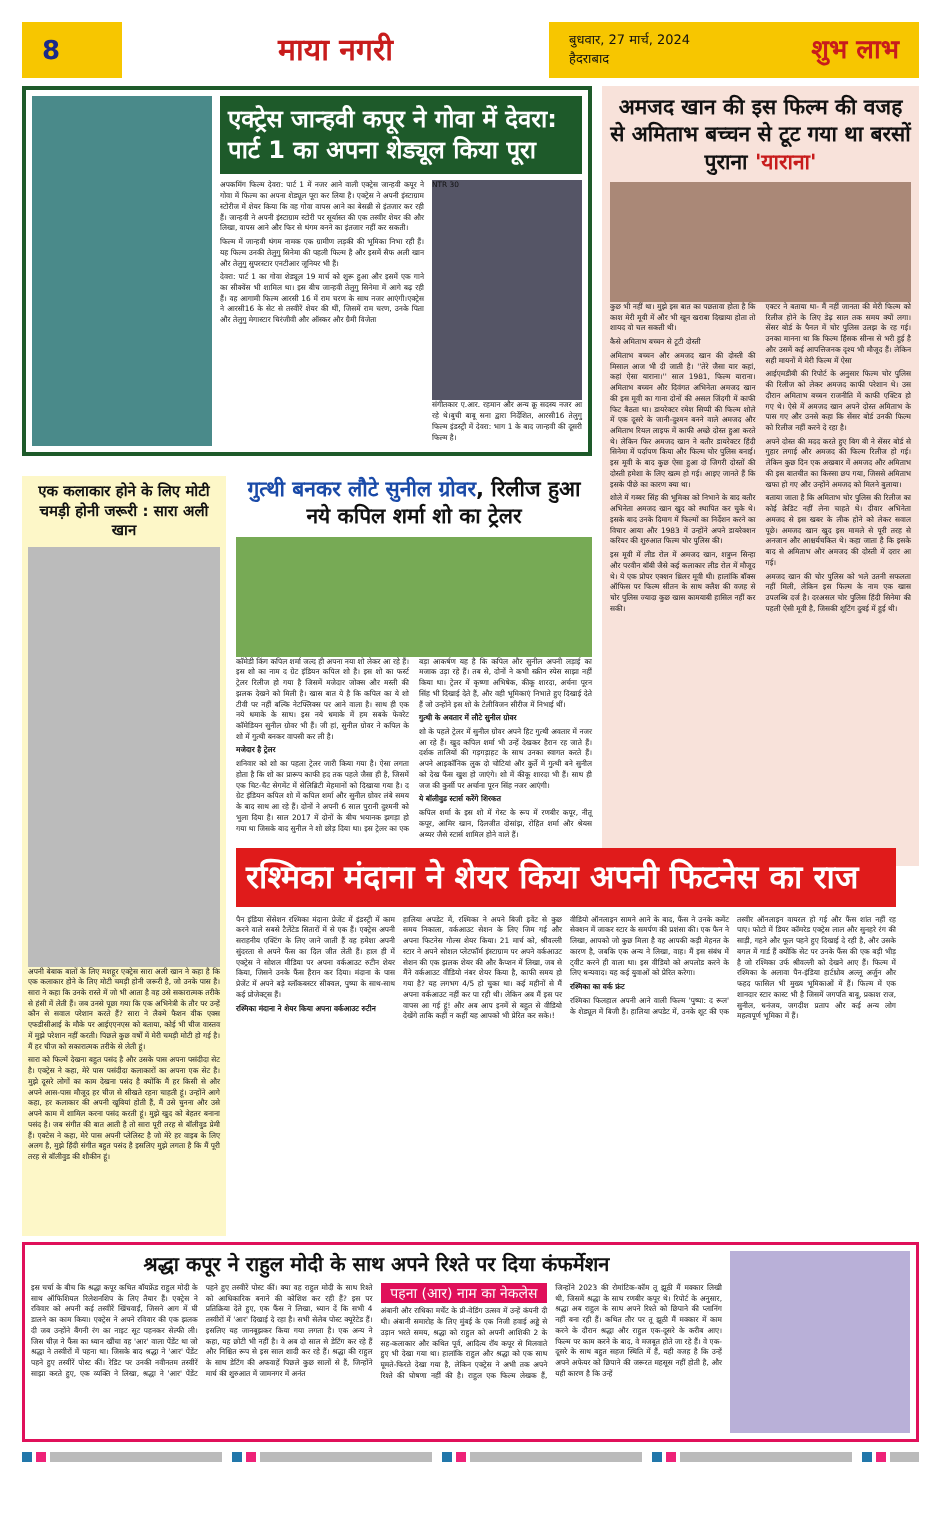8
माया नगरी
बुधवार, 27 मार्च, 2024
हैदराबाद शुभ लाभ
एक्ट्रेस जान्हवी कपूर ने गोवा में देवरा: पार्ट 1 का अपना शेड्यूल किया पूरा
अपकमिंग फिल्म देवरा: पार्ट 1 में नजर आने वाली एक्ट्रेस जान्हवी कपूर ने गोवा में फिल्म का अपना शेड्यूल पूरा कर लिया है। एक्ट्रेस ने अपनी इंस्टाग्राम स्टोरीज में शेयर किया कि वह गोवा वापस आने का बेसब्री से इंतजार कर रही हैं। जान्हवी ने अपनी इंस्टाग्राम स्टोरी पर सूर्यास्त की एक तस्वीर शेयर की और लिखा, वापस आने और फिर से थंगम बनने का इंतजार नहीं कर सकती।
फिल्म में जान्हवी थंगम नामक एक ग्रामीण लड़की की भूमिका निभा रही हैं। यह फिल्म उनकी तेलुगु सिनेमा की पहली फिल्म है और इसमें सैफ अली खान और तेलुगु सुपरस्टार एनटीआर जूनियर भी हैं।
देवरा: पार्ट 1 का गोवा शेड्यूल 19 मार्च को शुरू हुआ और इसमें एक गाने का सीक्वेंस भी शामिल था। इस बीच जान्हवी तेलुगु सिनेमा में आगे बढ़ रही हैं। वह आगामी फिल्म आरसी 16 में राम चरण के साथ नजर आएंगी।एक्ट्रेस ने आरसी16 के सेट से तस्वीरें शेयर की थीं, जिसमें राम चरण, उनके पिता और तेलुगु मेगास्टार चिरंजीवी और ऑस्कर और ग्रैमी विजेता
NTR 30
संगीतकार ए.आर. रहमान और अन्य क्रू सदस्य नजर आ रहे थे।बुची बाबू सना द्वारा निर्देशित, आरसी16 तेलुगु फिल्म इंडस्ट्री में देवरा: भाग 1 के बाद जान्हवी की दूसरी फिल्म है।
अमजद खान की इस फिल्म की वजह से अमिताभ बच्चन से टूट गया था बरसों पुराना 'याराना'
कुछ भी नहीं था। मुझे इस बात का पछतावा होता है कि काश मेरी मूवी में और भी खून खराबा दिखाया होता तो शायद वो चल सकती थी।
कैसे अमिताभ बच्चन से टूटी दोस्ती
अमिताभ बच्चन और अमजद खान की दोस्ती की मिसाल आज भी दी जाती है। ''तेरे जैसा यार कहां, कहां ऐसा याराना।'' साल 1981, फिल्म याराना। अमिताभ बच्चन और दिवंगत अभिनेता अमजद खान की इस मूवी का गाना दोनों की असल जिंदगी में काफी फिट बैठता था। डायरेक्टर रमेश सिप्पी की फिल्म शोले में एक दूसरे के जानी-दुश्मन बनने वाले अमजद और अमिताभ रियल लाइफ में काफी अच्छे दोस्त हुआ करते थे। लेकिन फिर अमजद खान ने बतौर डायरेक्टर हिंदी सिनेमा में पर्दापण किया और फिल्म चोर पुलिस बनाई। इस मूवी के बाद कुछ ऐसा हुआ दो जिगरी दोस्तों की दोस्ती हमेशा के लिए खत्म हो गई। आइए जानते हैं कि इसके पीछे का कारण क्या था।
शोले में गब्बर सिंह की भूमिका को निभाने के बाद बतौर अभिनेता अमजद खान खुद को स्थापित कर चुके थे। इसके बाद उनके दिमाग में फिल्मों का निर्देशन करने का विचार आया और 1983 में उन्होंने अपने डायरेक्शन करियर की शुरुआत फिल्म चोर पुलिस की।
इस मूवी में लीड रोल में अमजद खान, शत्रुघ्न सिन्हा और परवीन बॉबी जैसे कई कलाकार लीड रोल में मौजूद थे। ये एक प्रोपर एक्शन थ्रिलर मूवी थी। हालांकि बॉक्स ऑफिस पर फिल्म सीतन के साथ क्लैश की वजह से चोर पुलिस ज्यादा कुछ खास कामयाबी हासिल नहीं कर सकी।
एक्टर ने बताया था- मैं नहीं जानता की मेरी फिल्म को रिलीज होने के लिए डेढ़ साल तक समय क्यों लगा। सेंसर बोर्ड के पैनल में चोर पुलिस उलझ के रह गई। उनका मानना था कि फिल्म हिंसक सीन्स से भरी हुई है और उसमें कई आपत्तिजनक दृश्य भी मौजूद हैं। लेकिन सही मायनों में मेरी फिल्म में ऐसा
आईएमडीबी की रिपोर्ट के अनुसार फिल्म चोर पुलिस की रिलीज को लेकर अमजद काफी परेशान थे। उस दौरान अमिताभ बच्चन राजनीति में काफी एक्टिव हो गए थे। ऐसे में अमजद खान अपने दोस्त अमिताभ के पास गए और उनसे कहा कि सेंसर बोर्ड उनकी फिल्म को रिलीज नहीं करने दे रहा है।
अपने दोस्त की मदद करते हुए बिग बी ने सेंसर बोर्ड से गुहार लगाई और अमजद की फिल्म रिलीज हो गई। लेकिन कुछ दिन एक अखबार में अमजद और अमिताभ की इस बातचीत का किस्सा छप गया, जिससे अमिताभ खफा हो गए और उन्होंने अमजद को मिलने बुलाया।
बताया जाता है कि अमिताभ चोर पुलिस की रिलीज का कोई क्रेडिट नहीं लेना चाहते थे। दीवार अभिनेता अमजद से इस खबर के लीक होने को लेकर सवाल पूछे। अमजद खान खुद इस मामले से पूरी तरह से अनजान और आश्चर्यचकित थे। कहा जाता है कि इसके बाद से अमिताभ और अमजद की दोस्ती में दरार आ गई।
अमजद खान की चोर पुलिस को भले उतनी सफलता नहीं मिली, लेकिन इस फिल्म के नाम एक खास उपलब्धि दर्ज है। दरअसल चोर पुलिस हिंदी सिनेमा की पहली ऐसी मूवी है, जिसकी शूटिंग दुबई में हुई थी।
एक कलाकार होने के लिए मोटी चमड़ी होनी जरूरी : सारा अली खान
अपनी बेबाक बातों के लिए मशहूर एक्ट्रेस सारा अली खान ने कहा है कि एक कलाकार होने के लिए मोटी चमड़ी होनी जरूरी है, जो उनके पास है। सारा ने कहा कि उनके रास्ते में जो भी आता है वह उसे सकारात्मक तरीके से हंसी में लेती हैं। जब उनसे पूछा गया कि एक अभिनेत्री के तौर पर उन्हें कौन से सवाल परेशान करते हैं? सारा ने लैक्मे फैशन वीक एक्स एफडीसीआई के मौके पर आईएएनएस को बताया, कोई भी चीज वास्तव में मुझे परेशान नहीं करती। पिछले कुछ वर्षों में मेरी चमड़ी मोटी हो गई है। मैं हर चीज को सकारात्मक तरीके से लेती हूं।
सारा को फिल्में देखना बहुत पसंद है और उसके पास अपना पसंदीदा सेट है। एक्ट्रेस ने कहा, मेरे पास पसंदीदा कलाकारों का अपना एक सेट है। मुझे दूसरे लोगों का काम देखना पसंद है क्योंकि मैं हर किसी से और अपने आस-पास मौजूद हर चीज से सीखते रहना चाहती हूं। उन्होंने आगे कहा, हर कलाकार की अपनी खूबियां होती हैं, मैं उसे चुनना और उसे अपने काम में शामिल करना पसंद करती हूं। मुझे खुद को बेहतर बनाना पसंद है। जब संगीत की बात आती है तो सारा पूरी तरह से बॉलीवुड प्रेमी हैं। एक्टेस ने कहा, मेरे पास अपनी प्लेलिस्ट है जो मेरे हर वाइब के लिए अलग है, मुझे हिंदी संगीत बहुत पसंद है इसलिए मुझे लगता है कि मैं पूरी तरह से बॉलीवुड की शौकीन हूं।
गुत्थी बनकर लौटे सुनील ग्रोवर, रिलीज हुआ नये कपिल शर्मा शो का ट्रेलर
कॉमेडी किंग कपिल शर्मा जल्द ही अपना नया शो लेकर आ रहे हैं। इस शो का नाम द ग्रेट इंडियन कपिल शो है। इस शो का फर्स्ट ट्रेलर रिलीज हो गया है जिसमें मजेदार जोक्स और मस्ती की झलक देखने को मिली है। खास बात ये है कि कपिल का ये शो टीवी पर नहीं बल्कि नेटफ्लिक्स पर आने वाला है। साथ ही एक नये धमाके के साथ। इस नये धमाके में हम सबके फेवरेट कॉमेडियन सुनील ग्रोवर भी हैं। जी हां, सुनील ग्रोवर ने कपिल के शो में गुत्थी बनकर वापसी कर ली है।
मजेदार है ट्रेलर
शनिवार को शो का पहला ट्रेलर जारी किया गया है। ऐसा लगता होता है कि शो का प्रारूप काफी हद तक पहले जैसा ही है, जिसमें एक चिट-चैट सेगमेंट में सेलिब्रिटी मेहमानों को दिखाया गया है। द ग्रेट इंडियन कपिल शो में कपिल शर्मा और सुनील ग्रोवर लंबे समय के बाद साथ आ रहे हैं। दोनों ने अपनी 6 साल पुरानी दुश्मनी को भुला दिया है। साल 2017 में दोनों के बीच भयानक झगड़ा हो गया था जिसके बाद सुनील ने शो छोड़ दिया था। इस ट्रेलर का एक बड़ा आकर्षण यह है कि कपिल और सुनील अपनी लड़ाई का मजाक उड़ा रहे हैं। तब से, दोनों ने कभी स्क्रीन स्पेस साझा नहीं किया था। ट्रेलर में कृष्णा अभिषेक, कीकू शारदा, अर्चना पूरन सिंह भी दिखाई देते हैं, और वही भूमिकाएं निभाते हुए दिखाई देते हैं जो उन्होंने इस शो के टेलीविजन सीरीज में निभाई थीं।
गुत्थी के अवतार में लौटे सुनील ग्रोवर
शो के पहले ट्रेलर में सुनील ग्रोवर अपने हिट गुत्थी अवतार में नजर आ रहे हैं। खुद कपिल शर्मा भी उन्हें देखकर हैरान रह जाते हैं। दर्शक तालियों की गड़गड़ाहट के साथ उनका स्वागत करते हैं। अपने आइकॉनिक लुक दो चोटियां और कुर्ते में गुत्थी बने सुनील को देख फैंस खुश हो जाएंगे। शो में कीकू शारदा भी हैं। साथ ही जज की कुर्सी पर अर्चाना पूरन सिंह नजर आएंगी।
ये बॉलीवुड स्टार्स करेंगे शिरकत
कपिल शर्मा के इस शो में गेस्ट के रूप में रणबीर कपूर, नीतू कपूर, आमिर खान, दिलजीत दोसांझ, रोहित शर्मा और श्रेयस अय्यर जैसे स्टार्स शामिल होने वाले हैं।
रश्मिका मंदाना ने शेयर किया अपनी फिटनेस का राज
पैन इंडिया सेंसेशन रश्मिका मंदाना प्रेजेंट में इंडस्ट्री में काम करने वाले सबसे टैलेंटेड सितारों में से एक हैं। एक्ट्रेस अपनी सराहनीय एक्टिंग के लिए जाने जाती हैं वह हमेशा अपनी सुंदरता से अपने फैंस का दिल जीत लेती हैं। हाल ही में एक्ट्रेस ने सोशल मीडिया पर अपना वर्कआउट रुटीन शेयर किया, जिसने उनके फैंस हैरान कर दिया। मंदाना के पास प्रेजेंट में अपने बड़े ब्लॉकबस्टर सीक्वल, पुष्पा के साथ-साथ कई प्रोजेक्ट्स हैं।
रश्मिका मंदाना ने शेयर किया अपना वर्कआउट रुटीन
हालिया अपडेट में, रश्मिका ने अपने बिजी इवेंट से कुछ समय निकाला, वर्कआउट सेशन के लिए जिम गई और अपना फिटनेस गोल्स शेयर किया। 21 मार्च को, श्रीवल्ली स्टार ने अपने सोशल प्लेटफॉर्म इंस्टाग्राम पर अपने वर्कआउट सेशन की एक झलक शेयर की और कैप्शन में लिखा, जब से मैंने वर्कआउट वीडियो नंबर शेयर किया है, काफी समय हो गया है? यह लगभग 4/5 हो चुका था। कई महीनों से मैं अपना वर्कआउट नहीं कर पा रही थी। लेकिन अब मैं इस पर वापस आ गई हूं! और अब आप इनमें से बहुत से वीडियो देखेंगे ताकि कहीं न कहीं यह आपको भी प्रेरित कर सके।!
वीडियो ऑनलाइन सामने आने के बाद, फैंस ने उनके कमेंट सेक्शन में जाकर स्टार के समर्पण की प्रशंसा की। एक फैन ने लिखा, आपको जो कुछ मिला है वह आपकी कड़ी मेहनत के कारण है, जबकि एक अन्य ने लिखा, वाह। मैं इस संबंध में ट्वीट करने ही वाला था। इस वीडियो को अपलोड करने के लिए धन्यवाद। यह कई युवाओं को प्रेरित करेगा।
रश्मिका का वर्क फ्रंट
रश्मिका फिलहाल अपनी आने वाली फिल्म 'पुष्पा: द रूल' के शेड्यूल में बिजी हैं। हालिया अपडेट में, उनके शूट की एक तस्वीर ऑनलाइन वायरल हो गई और फैंस शांत नहीं रह पाए। फोटो में डियर कॉमरेड एक्ट्रेस लाल और सुनहरे रंग की साड़ी, गहने और फूल पहने हुए दिखाई दे रही है, और उसके बगल में गार्ड हैं क्योंकि सेट पर उनके फैंस की एक बड़ी भीड़ है जो रश्मिका उर्फ श्रीवल्ली को देखने आए हैं। फिल्म में रश्मिका के अलावा पैन-इंडिया हार्टथ्रोब अल्लू अर्जुन और फहद फासिल भी मुख्य भूमिकाओं में हैं। फिल्म में एक शानदार स्टार कास्ट भी है जिसमें जगपति बाबू, प्रकाश राज, सुनील, धनंजय, जगदीश प्रताप और कई अन्य लोग महत्वपूर्ण भूमिका में हैं।
श्रद्धा कपूर ने राहुल मोदी के साथ अपने रिश्ते पर दिया कंफर्मेशन
इस चर्चा के बीच कि श्रद्धा कपूर कथित बॉयफ्रेंड राहुल मोदी के साथ ऑफिशियल रिलेशनशिप के लिए तैयार हैं। एक्ट्रेस ने रविवार को अपनी कई तस्वीरें खिंचवाईं, जिसने आग में घी डालने का काम किया। एक्ट्रेस ने अपने रविवार की एक झलक दी जब उन्होंने बैंगनी रंग का नाइट सूट पहनकर सेल्फी ली। जिस चीज़ ने फैंस का ध्यान खींचा वह 'आर' वाला पेंडेंट था जो श्रद्धा ने तस्वीरों में पहना था। जिसके बाद श्रद्धा ने 'आर' पेंडेंट पहने हुए तस्वीरें पोस्ट कीं। रेडिट पर उनकी नवीनतम तस्वीरें साझा करते हुए, एक व्यक्ति ने लिखा, श्रद्धा ने 'आर' पेंडेंट पहने हुए तस्वीरें पोस्ट कीं। क्या वह राहुल मोदी के साथ रिश्ते को आधिकारिक बनाने की कोशिश कर रही हैं? इस पर प्रतिक्रिया देते हुए, एक फैंस ने लिखा, ध्यान दें कि सभी 4 तस्वीरों में 'आर' दिखाई दे रहा है। सभी सेलेब पोस्ट क्यूरेटेड हैं। इसलिए यह जानबूझकर किया गया लगता है। एक अन्य ने कहा, यह छोटी भी नहीं है। वे अब दो साल से डेटिंग कर रहे हैं और निश्चित रूप से इस साल शादी कर रहे हैं। श्रद्धा की राहुल के साथ डेटिंग की अफवाहें पिछले कुछ सालों से हैं, जिन्होंने मार्च की शुरुआत में जामनगर में अनंत
पहना (आर) नाम का नेकलेस
अंबानी और राधिका मर्चेंट के प्री-वेडिंग उत्सव में उन्हें कंपनी दी थी। अंबानी समारोह के लिए मुंबई के एक निजी हवाई अड्डे से उड़ान भरते समय, श्रद्धा को राहुल को अपनी आशिकी 2 के सह-कलाकार और कथित पूर्व, आदित्य रॉय कपूर से मिलवाते हुए भी देखा गया था। हालांकि राहुल और श्रद्धा को एक साथ घूमते-फिरते देखा गया है, लेकिन एक्ट्रेस ने अभी तक अपने रिश्ते की घोषणा नहीं की है। राहुल एक फिल्म लेखक हैं, जिन्होंने 2023 की रोमांटिक-कॉम तू झूठी मैं मक्कार लिखी थी, जिसमें श्रद्धा के साथ रणबीर कपूर थे। रिपोर्ट के अनुसार, श्रद्धा अब राहुल के साथ अपने रिश्ते को छिपाने की प्लानिंग नहीं बना रही हैं। कथित तौर पर तू झूठी मैं मक्कार में काम करने के दौरान श्रद्धा और राहुल एक-दूसरे के करीब आए। फिल्म पर काम करने के बाद, वे मजबूत होते जा रहे हैं। वे एक-दूसरे के साथ बहुत सहज स्थिति में हैं, यही वजह है कि उन्हें अपने अफेयर को छिपाने की जरूरत महसूस नहीं होती है, और यही कारण है कि उन्हें